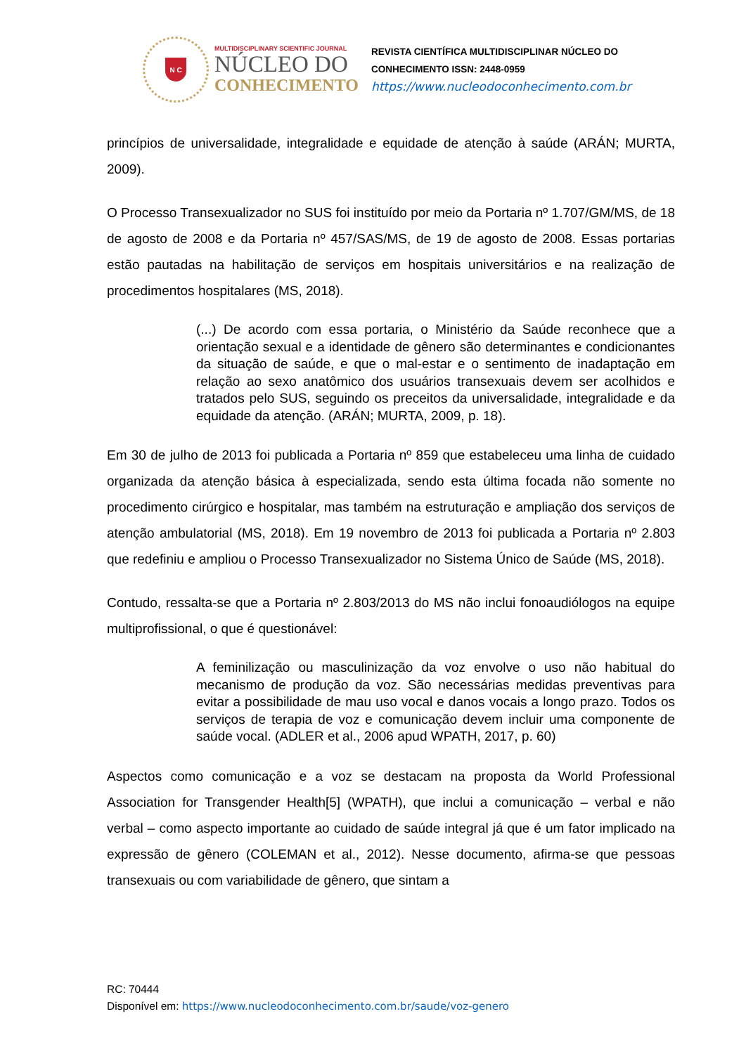N C
MULTIDISCIPLINARY SCIENTIFIC JOURNAL
NÚCLEO DO
CONHECIMENTO
REVISTA CIENTÍFICA MULTIDISCIPLINAR NÚCLEO DO
CONHECIMENTO ISSN: 2448-0959
https://www.nucleodoconhecimento.com.br
princípios de universalidade, integralidade e equidade de atenção à saúde (ARÁN; MURTA, 2009).
O Processo Transexualizador no SUS foi instituído por meio da Portaria nº 1.707/GM/MS, de 18 de agosto de 2008 e da Portaria nº 457/SAS/MS, de 19 de agosto de 2008. Essas portarias estão pautadas na habilitação de serviços em hospitais universitários e na realização de procedimentos hospitalares (MS, 2018).
(...) De acordo com essa portaria, o Ministério da Saúde reconhece que a orientação sexual e a identidade de gênero são determinantes e condicionantes da situação de saúde, e que o mal-estar e o sentimento de inadaptação em relação ao sexo anatômico dos usuários transexuais devem ser acolhidos e tratados pelo SUS, seguindo os preceitos da universalidade, integralidade e da equidade da atenção. (ARÁN; MURTA, 2009, p. 18).
Em 30 de julho de 2013 foi publicada a Portaria nº 859 que estabeleceu uma linha de cuidado organizada da atenção básica à especializada, sendo esta última focada não somente no procedimento cirúrgico e hospitalar, mas também na estruturação e ampliação dos serviços de atenção ambulatorial (MS, 2018). Em 19 novembro de 2013 foi publicada a Portaria nº 2.803 que redefiniu e ampliou o Processo Transexualizador no Sistema Único de Saúde (MS, 2018).
Contudo, ressalta-se que a Portaria nº 2.803/2013 do MS não inclui fonoaudiólogos na equipe multiprofissional, o que é questionável:
A feminilização ou masculinização da voz envolve o uso não habitual do mecanismo de produção da voz. São necessárias medidas preventivas para evitar a possibilidade de mau uso vocal e danos vocais a longo prazo. Todos os serviços de terapia de voz e comunicação devem incluir uma componente de saúde vocal. (ADLER et al., 2006 apud WPATH, 2017, p. 60)
Aspectos como comunicação e a voz se destacam na proposta da World Professional Association for Transgender Health[5] (WPATH), que inclui a comunicação – verbal e não verbal – como aspecto importante ao cuidado de saúde integral já que é um fator implicado na expressão de gênero (COLEMAN et al., 2012). Nesse documento, afirma-se que pessoas transexuais ou com variabilidade de gênero, que sintam a
RC: 70444
Disponível em: https://www.nucleodoconhecimento.com.br/saude/voz-genero